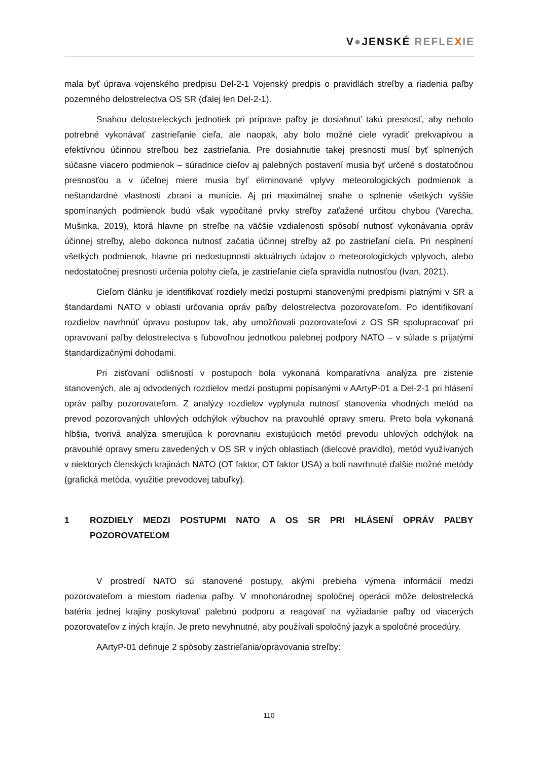V●JENSKÉ REFLE XIE
mala byť úprava vojenského predpisu Del-2-1 Vojenský predpis o pravidlách streľby a riadenia paľby pozemného delostrelectva OS SR (ďalej len Del-2-1).
Snahou delostreleckých jednotiek pri príprave paľby je dosiahnuť takú presnosť, aby nebolo potrebné vykonávať zastrieľanie cieľa, ale naopak, aby bolo možné ciele vyradiť prekvapivou a efektívnou účinnou streľbou bez zastrieľania. Pre dosiahnutie takej presnosti musí byť splnených súčasne viacero podmienok – súradnice cieľov aj palebných postavení musia byť určené s dostatočnou presnosťou a v účelnej miere musia byť eliminované vplyvy meteorologických podmienok a neštandardné vlastnosti zbraní a munície. Aj pri maximálnej snahe o splnenie všetkých vyššie spomínaných podmienok budú však vypočítané prvky streľby zaťažené určitou chybou (Varecha, Mušinka, 2019), ktorá hlavne pri streľbe na väčšie vzdialenosti spôsobí nutnosť vykonávania opráv účinnej streľby, alebo dokonca nutnosť začatia účinnej streľby až po zastrieľaní cieľa. Pri nesplnení všetkých podmienok, hlavne pri nedostupnosti aktuálnych údajov o meteorologických vplyvoch, alebo nedostatočnej presnosti určenia polohy cieľa, je zastrieľanie cieľa spravidla nutnosťou (Ivan, 2021).
Cieľom článku je identifikovať rozdiely medzi postupmi stanovenými predpismi platnými v SR a štandardami NATO v oblasti určovania opráv paľby delostrelectva pozorovateľom. Po identifikovaní rozdielov navrhnúť úpravu postupov tak, aby umožňovali pozorovateľovi z OS SR spolupracovať pri opravovaní paľby delostrelectva s ľubovoľnou jednotkou palebnej podpory NATO – v súlade s prijatými štandardizačnými dohodami.
Pri zisťovaní odlišností v postupoch bola vykonaná komparatívna analýza pre zistenie stanovených, ale aj odvodených rozdielov medzi postupmi popísanými v AArtyP-01 a Del-2-1 pri hlásení opráv paľby pozorovateľom. Z analýzy rozdielov vyplynula nutnosť stanovenia vhodných metód na prevod pozorovaných uhlových odchýlok výbuchov na pravouhlé opravy smeru. Preto bola vykonaná hlbšia, tvorivá analýza smerujúca k porovnaniu existujúcich metód prevodu uhlových odchýlok na pravouhlé opravy smeru zavedených v OS SR v iných oblastiach (dielcové pravidlo), metód využívaných v niektorých členských krajinách NATO (OT faktor, OT faktor USA) a boli navrhnuté ďalšie možné metódy (grafická metóda, využitie prevodovej tabuľky).
1 ROZDIELY MEDZI POSTUPMI NATO A OS SR PRI HLÁSENÍ OPRÁV PAĽBY POZOROVATEĽOM
V prostredí NATO sú stanovené postupy, akými prebieha výmena informácií medzi pozorovateľom a miestom riadenia paľby. V mnohonárodnej spoločnej operácii môže delostrelecká batéria jednej krajiny poskytovať palebnú podporu a reagovať na vyžiadanie paľby od viacerých pozorovateľov z iných krajín. Je preto nevyhnutné, aby používali spoločný jazyk a spoločné procedúry.
AArtyP-01 definuje 2 spôsoby zastrieľania/opravovania streľby:
110